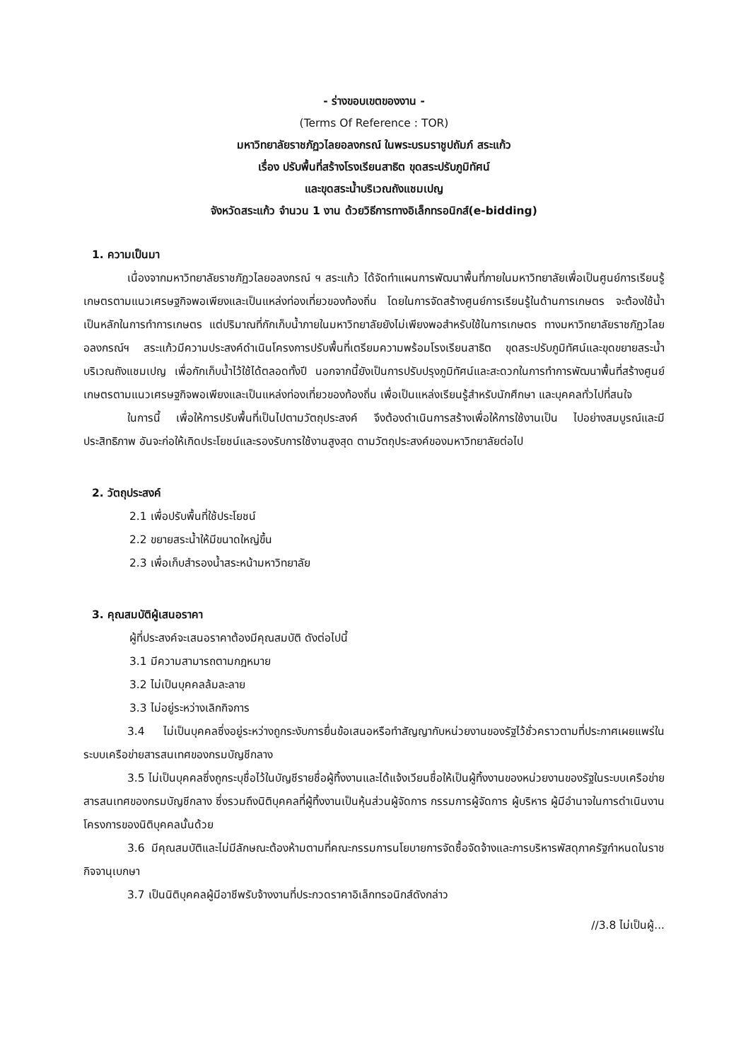- ร่างขอบเขตของงาน -
(Terms Of Reference : TOR)
มหาวิทยาลัยราชภัฏวไลยอลงกรณ์ ในพระบรมราชูปถัมภ์ สระแก้ว
เรื่อง ปรับพื้นที่สร้างโรงเรียนสาธิต ขุดสระปรับภูมิทัศน์
และขุดสระน้ำบริเวณถังแชมเปญ
จังหวัดสระแก้ว จำนวน 1 งาน ด้วยวิธีการทางอิเล็กทรอนิกส์(e-bidding)
1. ความเป็นมา
เนื่องจากมหาวิทยาลัยราชภัฏวไลยอลงกรณ์ ฯ สระแก้ว ได้จัดทำแผนการพัฒนาพื้นที่ภายในมหาวิทยาลัยเพื่อเป็นศูนย์การเรียนรู้เกษตรตามแนวเศรษฐกิจพอเพียงและเป็นแหล่งท่องเที่ยวของท้องถิ่น โดยในการจัดสร้างศูนย์การเรียนรู้ในด้านการเกษตร จะต้องใช้น้ำเป็นหลักในการทำการเกษตร แต่ปริมาณที่กักเก็บน้ำภายในมหาวิทยาลัยยังไม่เพียงพอสำหรับใช้ในการเกษตร ทางมหาวิทยาลัยราชภัฏวไลยอลงกรณ์ฯ สระแก้วมีความประสงค์ดำเนินโครงการปรับพื้นที่เตรียมความพร้อมโรงเรียนสาธิต ขุดสระปรับภูมิทัศน์และขุดขยายสระน้ำบริเวณถังแชมเปญ เพื่อกักเก็บน้ำไว้ใช้ได้ตลอดทั้งปี นอกจากนี้ยังเป็นการปรับปรุงภูมิทัศน์และสะดวกในการทำการพัฒนาพื้นที่สร้างศูนย์เกษตรตามแนวเศรษฐกิจพอเพียงและเป็นแหล่งท่องเที่ยวของท้องถิ่น เพื่อเป็นแหล่งเรียนรู้สำหรับนักศึกษา และบุคคลทั่วไปที่สนใจ
ในการนี้ เพื่อให้การปรับพื้นที่เป็นไปตามวัตถุประสงค์ จึงต้องดำเนินการสร้างเพื่อให้การใช้งานเป็น ไปอย่างสมบูรณ์และมีประสิทธิภาพ อันจะก่อให้เกิดประโยชน์และรองรับการใช้งานสูงสุด ตามวัตถุประสงค์ของมหาวิทยาลัยต่อไป
2. วัตถุประสงค์
2.1 เพื่อปรับพื้นที่ใช้ประโยชน์
2.2 ขยายสระน้ำให้มีขนาดใหญ่ขึ้น
2.3 เพื่อเก็บสำรองน้ำสระหน้ามหาวิทยาลัย
3. คุณสมบัติผู้เสนอราคา
ผู้ที่ประสงค์จะเสนอราคาต้องมีคุณสมบัติ ดังต่อไปนี้
3.1 มีความสามารถตามกฎหมาย
3.2 ไม่เป็นบุคคลล้มละลาย
3.3 ไม่อยู่ระหว่างเลิกกิจการ
3.4 ไม่เป็นบุคคลซึ่งอยู่ระหว่างถูกระงับการยื่นข้อเสนอหรือทำสัญญากับหน่วยงานของรัฐไว้ชั่วคราวตามที่ประกาศเผยแพร่ในระบบเครือข่ายสารสนเทศของกรมบัญชีกลาง
3.5 ไม่เป็นบุคคลซึ่งถูกระบุชื่อไว้ในบัญชีรายชื่อผู้ทิ้งงานและได้แจ้งเวียนชื่อให้เป็นผู้ทิ้งงานของหน่วยงานของรัฐในระบบเครือข่ายสารสนเทศของกรมบัญชีกลาง ซึ่งรวมถึงนิติบุคคลที่ผู้ทิ้งงานเป็นหุ้นส่วนผู้จัดการ กรรมการผู้จัดการ ผู้บริหาร ผู้มีอำนาจในการดำเนินงานโครงการของนิติบุคคลนั้นด้วย
3.6 มีคุณสมบัติและไม่มีลักษณะต้องห้ามตามที่คณะกรรมการนโยบายการจัดซื้อจัดจ้างและการบริหารพัสดุภาครัฐกำหนดในราชกิจจานุเบกษา
3.7 เป็นนิติบุคคลผู้มีอาชีพรับจ้างงานที่ประกวดราคาอิเล็กทรอนิกส์ดังกล่าว
//3.8 ไม่เป็นผู้...